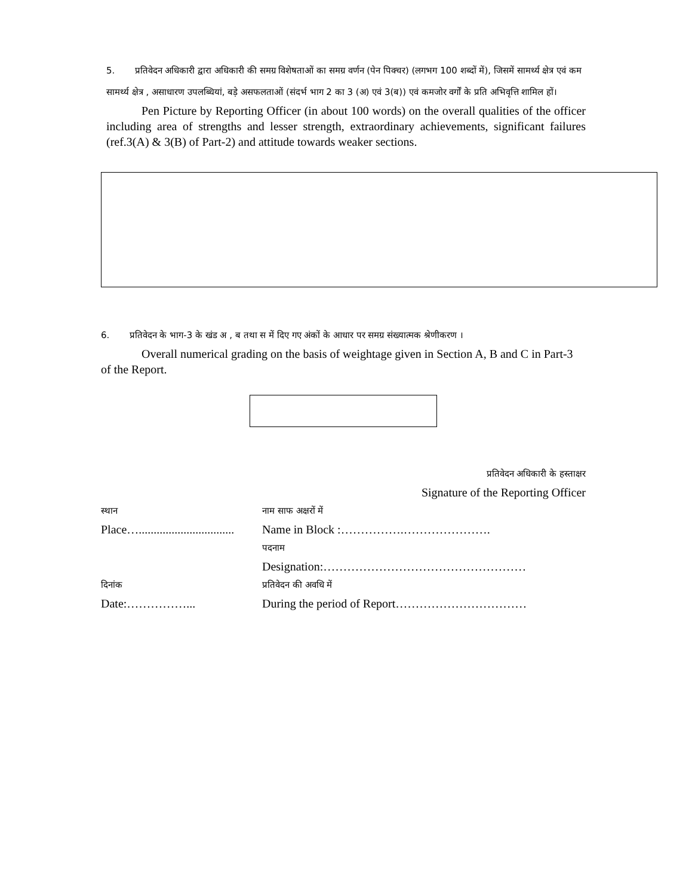5. प्रतिवेदन अधिकारी द्वारा अधिकारी की समग्र विशेषताओं का समग्र वर्णन (पेन पिक्चर) (लगभग 100 शब्दों में), जिसमें सामर्थ्य क्षेत्र एवं कम सामर्थ्य क्षेत्र , असाधारण उपलब्धियां, बड़े असफलताओं (संदर्भ भाग 2 का 3 (अ) एवं 3(ब)) एवं कमजोर वर्गों के प्रति अभिवृत्ति शामिल हों।
Pen Picture by Reporting Officer (in about 100 words) on the overall qualities of the officer including area of strengths and lesser strength, extraordinary achievements, significant failures (ref.3(A) & 3(B) of Part-2) and attitude towards weaker sections.
6. प्रतिवेदन के भाग-3 के खंड अ , ब तथा स में दिए गए अंकों के आधार पर समग्र संख्यात्मक श्रेणीकरण ।
Overall numerical grading on the basis of weightage given in Section A, B and C in Part-3 of the Report.
प्रतिवेदन अधिकारी के हस्ताक्षर
Signature of the Reporting Officer
स्थान नाम साफ अक्षरों में
Place…................................
Name in Block :…………….………………….
पदनाम
Designation:……………………………………………
दिनांक प्रतिवेदन की अवधि में
Date:……………... During the period of Report……………………………